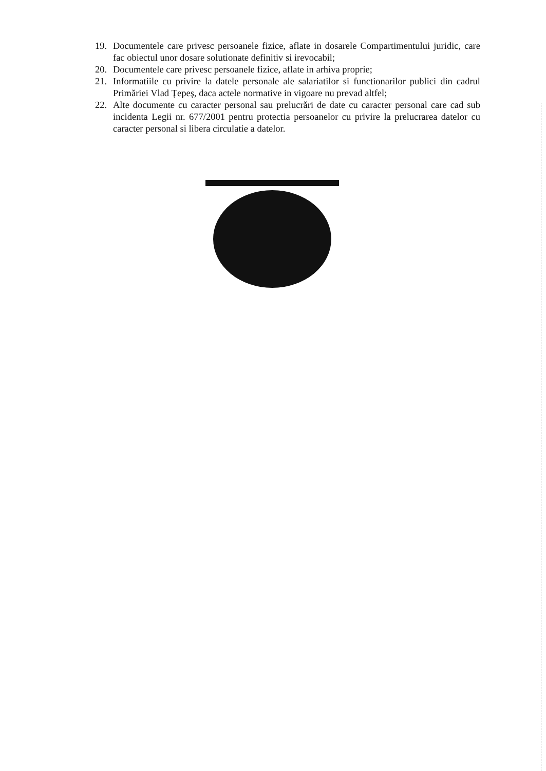19. Documentele care privesc persoanele fizice, aflate in dosarele Compartimentului juridic, care fac obiectul unor dosare solutionate definitiv si irevocabil;
20. Documentele care privesc persoanele fizice, aflate in arhiva proprie;
21. Informatiile cu privire la datele personale ale salariatilor si functionarilor publici din cadrul Primăriei Vlad Ţepeş, daca actele normative in vigoare nu prevad altfel;
22. Alte documente cu caracter personal sau prelucrări de date cu caracter personal care cad sub incidenta Legii nr. 677/2001 pentru protectia persoanelor cu privire la prelucrarea datelor cu caracter personal si libera circulatie a datelor.